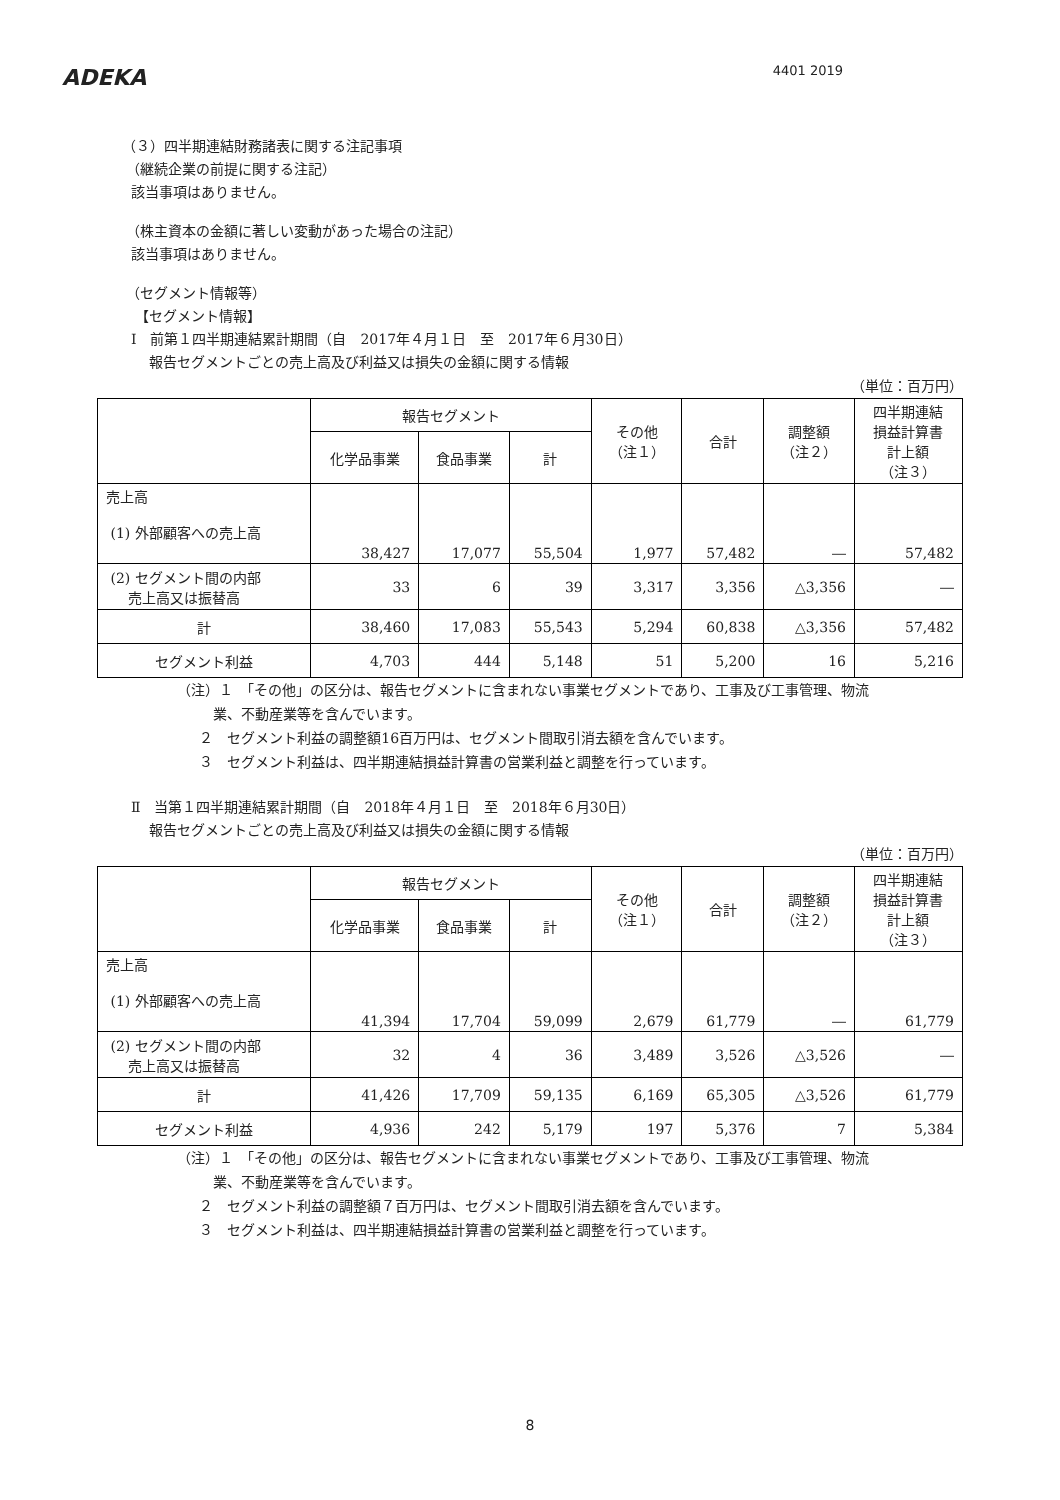ADEKA
4401 2019
（３）四半期連結財務諸表に関する注記事項
（継続企業の前提に関する注記）
該当事項はありません。
（株主資本の金額に著しい変動があった場合の注記）
該当事項はありません。
（セグメント情報等）
【セグメント情報】
Ⅰ　前第１四半期連結累計期間（自　2017年４月１日　至　2017年６月30日）
報告セグメントごとの売上高及び利益又は損失の金額に関する情報
（単位：百万円）
| | 報告セグメント | | | その他 （注１） | 合計 | 調整額 （注２） | 四半期連結 損益計算書 計上額 （注３） |
| --- | --- | --- | --- | --- | --- | --- | --- |
| | 化学品事業 | 食品事業 | 計 | | | | |
| 売上高 (1) 外部顧客への売上高 | 38,427 | 17,077 | 55,504 | 1,977 | 57,482 | ― | 57,482 |
| (2) セグメント間の内部 売上高又は振替高 | 33 | 6 | 39 | 3,317 | 3,356 | △3,356 | ― |
| 計 | 38,460 | 17,083 | 55,543 | 5,294 | 60,838 | △3,356 | 57,482 |
| セグメント利益 | 4,703 | 444 | 5,148 | 51 | 5,200 | 16 | 5,216 |
（注）１　「その他」の区分は、報告セグメントに含まれない事業セグメントであり、工事及び工事管理、物流
業、不動産業等を含んでいます。
２　セグメント利益の調整額16百万円は、セグメント間取引消去額を含んでいます。
３　セグメント利益は、四半期連結損益計算書の営業利益と調整を行っています。
Ⅱ　当第１四半期連結累計期間（自　2018年４月１日　至　2018年６月30日）
報告セグメントごとの売上高及び利益又は損失の金額に関する情報
（単位：百万円）
| | 報告セグメント | | | その他 （注１） | 合計 | 調整額 （注２） | 四半期連結 損益計算書 計上額 （注３） |
| --- | --- | --- | --- | --- | --- | --- | --- |
| | 化学品事業 | 食品事業 | 計 | | | | |
| 売上高 (1) 外部顧客への売上高 | 41,394 | 17,704 | 59,099 | 2,679 | 61,779 | ― | 61,779 |
| (2) セグメント間の内部 売上高又は振替高 | 32 | 4 | 36 | 3,489 | 3,526 | △3,526 | ― |
| 計 | 41,426 | 17,709 | 59,135 | 6,169 | 65,305 | △3,526 | 61,779 |
| セグメント利益 | 4,936 | 242 | 5,179 | 197 | 5,376 | 7 | 5,384 |
（注）１　「その他」の区分は、報告セグメントに含まれない事業セグメントであり、工事及び工事管理、物流
業、不動産業等を含んでいます。
２　セグメント利益の調整額７百万円は、セグメント間取引消去額を含んでいます。
３　セグメント利益は、四半期連結損益計算書の営業利益と調整を行っています。
8